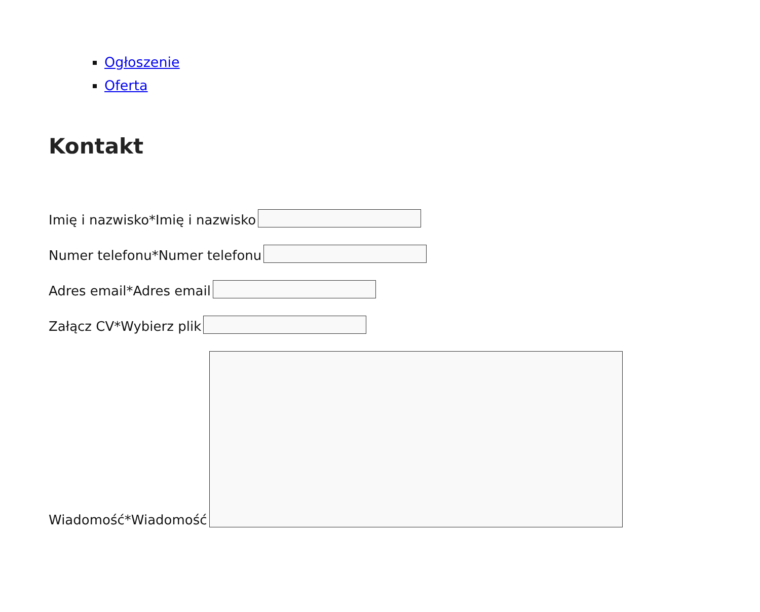Ogłoszenie
Oferta
Kontakt
Imię i nazwisko*Imię i nazwisko
Numer telefonu*Numer telefonu
Adres email*Adres email
Załącz CV*Wybierz plik
Wiadomość*Wiadomość